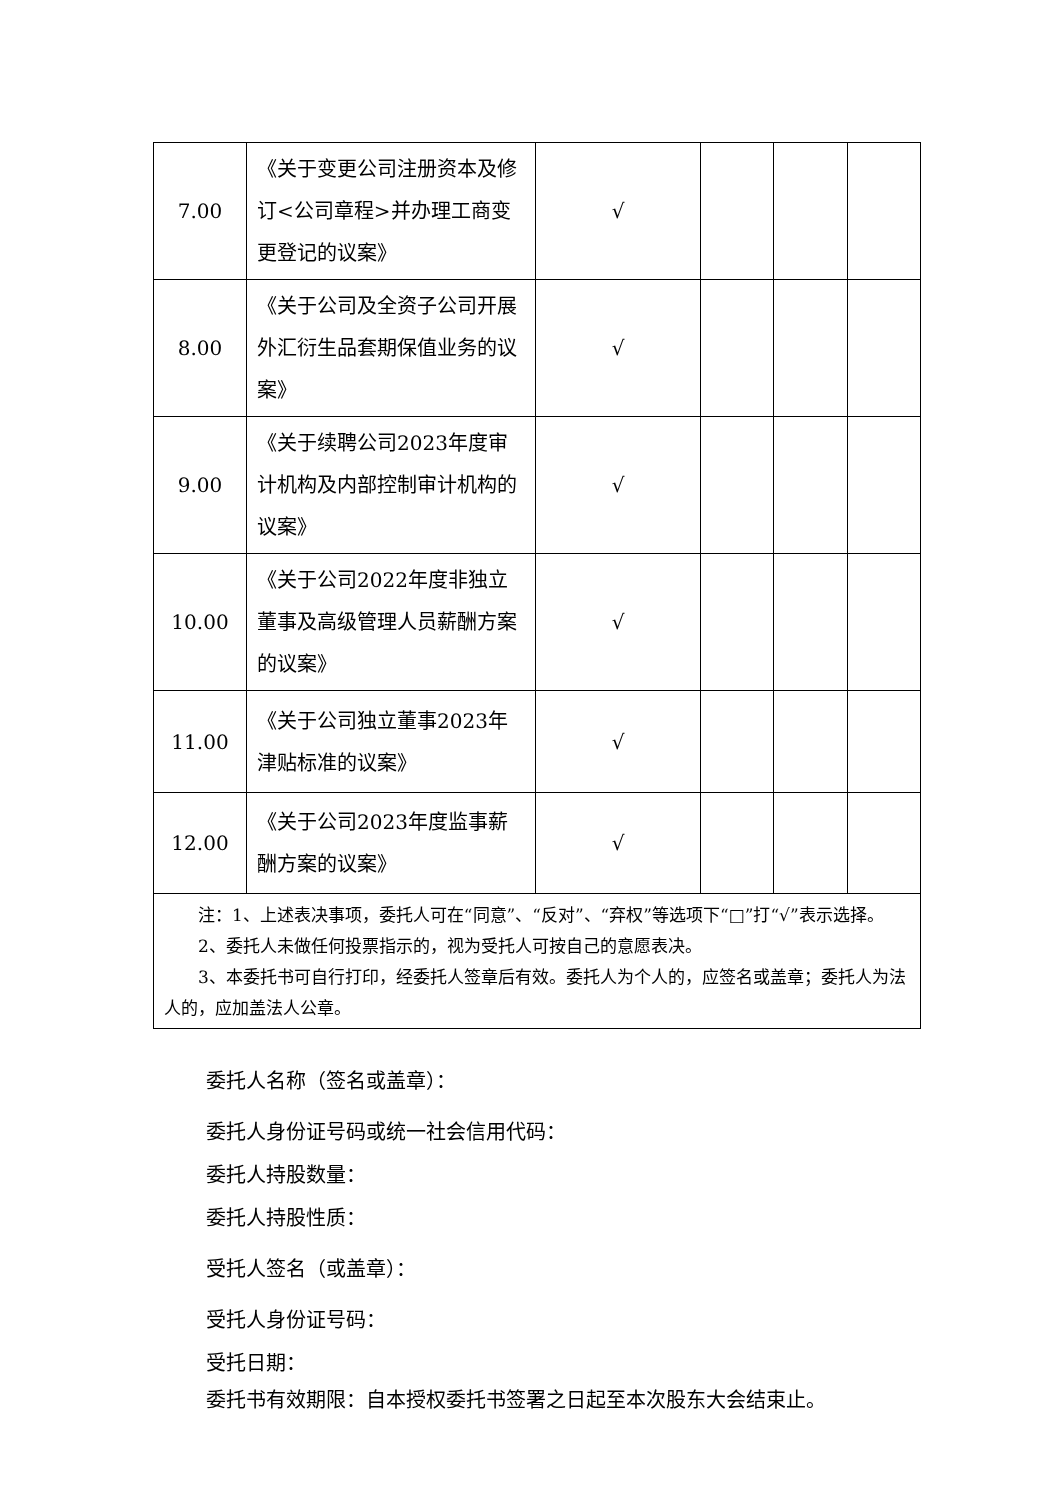| 7.00 | 《关于变更公司注册资本及修订<公司章程>并办理工商变更登记的议案》 | √ | | | |
| 8.00 | 《关于公司及全资子公司开展外汇衍生品套期保值业务的议案》 | √ | | | |
| 9.00 | 《关于续聘公司2023年度审计机构及内部控制审计机构的议案》 | √ | | | |
| 10.00 | 《关于公司2022年度非独立董事及高级管理人员薪酬方案的议案》 | √ | | | |
| 11.00 | 《关于公司独立董事2023年津贴标准的议案》 | √ | | | |
| 12.00 | 《关于公司2023年度监事薪酬方案的议案》 | √ | | | |
| 注：1、上述表决事项，委托人可在“同意”、“反对”、“弃权”等选项下“□”打“√”表示选择。 2、委托人未做任何投票指示的，视为受托人可按自己的意愿表决。 3、本委托书可自行打印，经委托人签章后有效。委托人为个人的，应签名或盖章；委托人为法人的，应加盖法人公章。 | | | | | |
委托人名称（签名或盖章）：
委托人身份证号码或统一社会信用代码：
委托人持股数量：
委托人持股性质：
受托人签名（或盖章）：
受托人身份证号码：
受托日期：
委托书有效期限：自本授权委托书签署之日起至本次股东大会结束止。